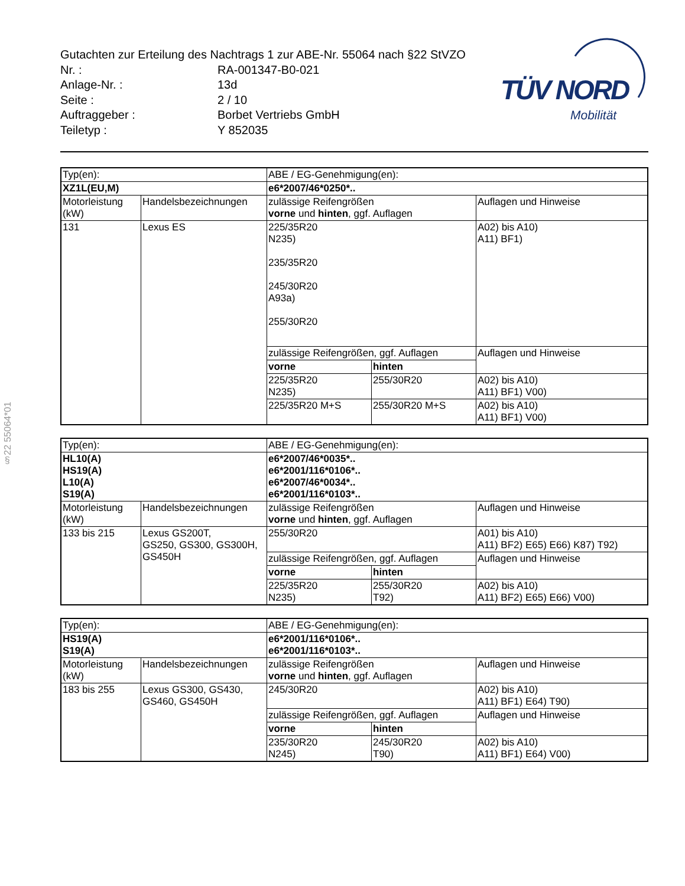Gutachten zur Erteilung des Nachtrags 1 zur ABE-Nr. 55064 nach §22 StVZO
| Nr. : | RA-001347-B0-021 |
| Anlage-Nr. : | 13d |
| Seite : | 2 / 10 |
| Auftraggeber : | Borbet Vertriebs GmbH |
| Teiletyp : | Y 852035 |
TÜV NORD
Mobilität
§22 55064*01
| Typ(en): | | ABE / EG-Genehmigung(en): | | |
| XZ1L(EU,M) | | e6*2007/46*0250*.. | | |
| Motorleistung (kW) | Handelsbezeichnungen | zulässige Reifengrößen vorne und hinten , ggf. Auflagen | | Auflagen und Hinweise |
| 131 | Lexus ES | 225/35R20 N235) 235/35R20 245/30R20 A93a) 255/30R20 | | A02) bis A10) A11) BF1) |
| | | zulässige Reifengrößen, ggf. Auflagen | | Auflagen und Hinweise |
| | | vorne | hinten | |
| | | 225/35R20 N235) | 255/30R20 | A02) bis A10) A11) BF1) V00) |
| | | 225/35R20 M+S | 255/30R20 M+S | A02) bis A10) A11) BF1) V00) |
| Typ(en): | | ABE / EG-Genehmigung(en): | | |
| HL10(A) HS19(A) L10(A) S19(A) | | e6*2007/46*0035*.. e6*2001/116*0106*.. e6*2007/46*0034*.. e6*2001/116*0103*.. | | |
| Motorleistung (kW) | Handelsbezeichnungen | zulässige Reifengrößen vorne und hinten , ggf. Auflagen | | Auflagen und Hinweise |
| 133 bis 215 | Lexus GS200T, GS250, GS300, GS300H, GS450H | 255/30R20 | | A01) bis A10) A11) BF2) E65) E66) K87) T92) |
| | | zulässige Reifengrößen, ggf. Auflagen | | Auflagen und Hinweise |
| | | vorne | hinten | |
| | | 225/35R20 N235) | 255/30R20 T92) | A02) bis A10) A11) BF2) E65) E66) V00) |
| Typ(en): | | ABE / EG-Genehmigung(en): | | |
| HS19(A) S19(A) | | e6*2001/116*0106*.. e6*2001/116*0103*.. | | |
| Motorleistung (kW) | Handelsbezeichnungen | zulässige Reifengrößen vorne und hinten , ggf. Auflagen | | Auflagen und Hinweise |
| 183 bis 255 | Lexus GS300, GS430, GS460, GS450H | 245/30R20 | | A02) bis A10) A11) BF1) E64) T90) |
| | | zulässige Reifengrößen, ggf. Auflagen | | Auflagen und Hinweise |
| | | vorne | hinten | |
| | | 235/30R20 N245) | 245/30R20 T90) | A02) bis A10) A11) BF1) E64) V00) |